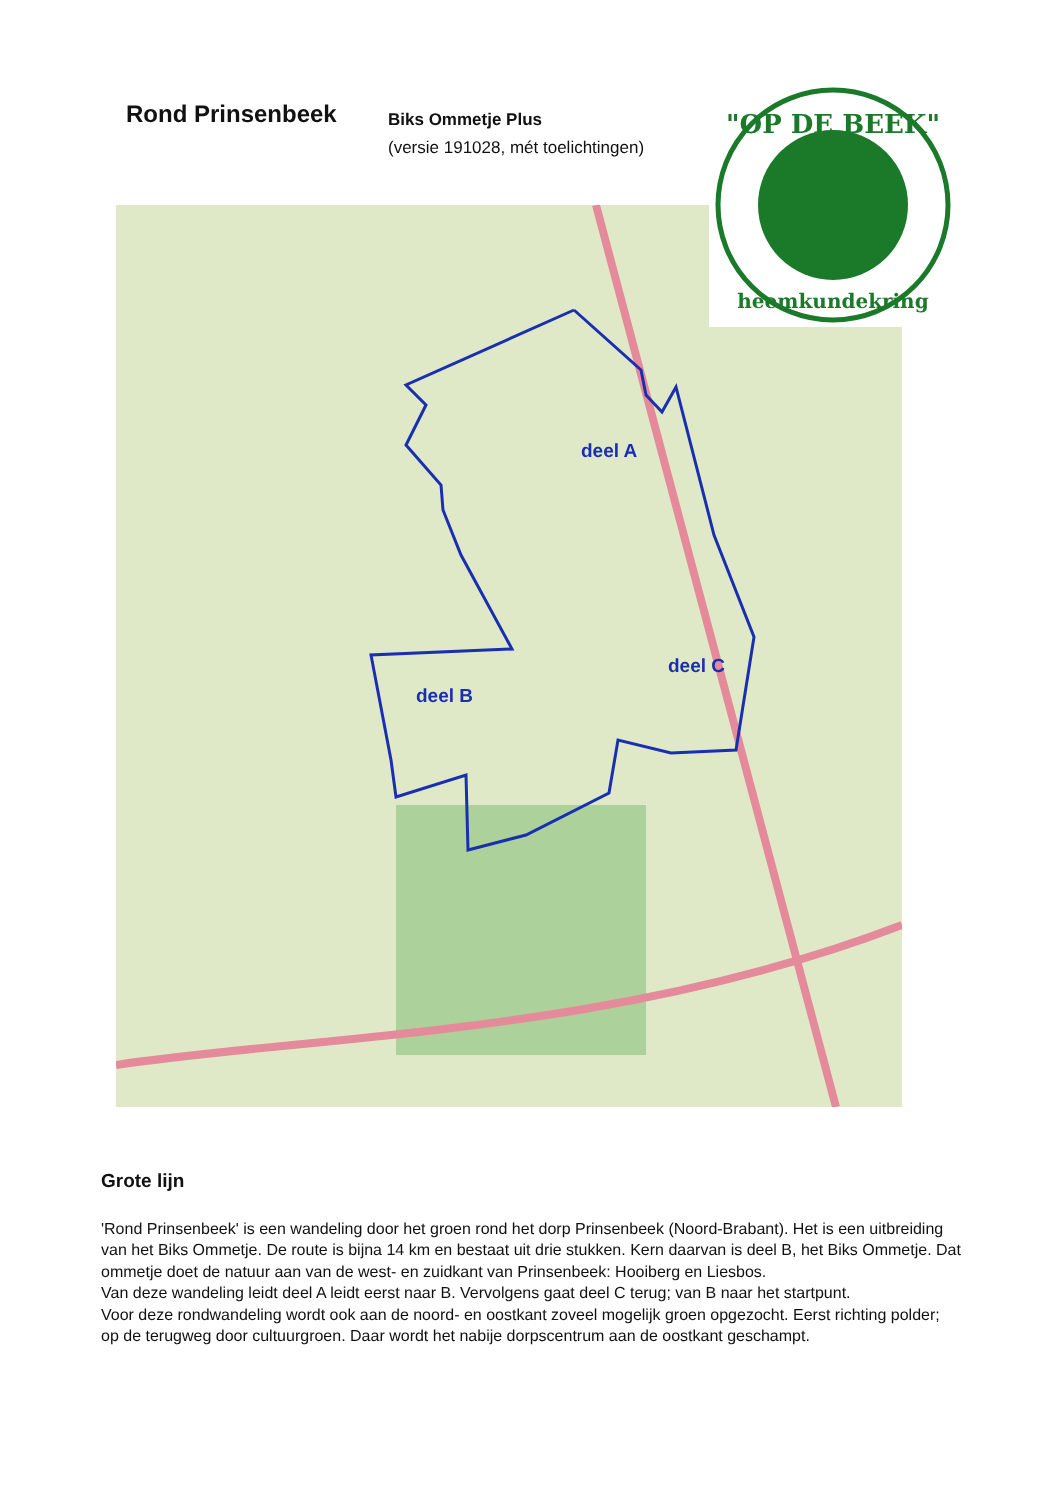Rond Prinsenbeek
Biks Ommetje Plus
(versie 191028, mét toelichtingen)
deel A
deel B
deel C
"OP DE BEEK"
heemkundekring
Grote lijn
'Rond Prinsenbeek' is een wandeling door het groen rond het dorp Prinsenbeek (Noord-Brabant). Het is een uitbreiding van het Biks Ommetje. De route is bijna 14 km en bestaat uit drie stukken. Kern daarvan is deel B, het Biks Ommetje. Dat ommetje doet de natuur aan van de west- en zuidkant van Prinsenbeek: Hooiberg en Liesbos.
Van deze wandeling leidt deel A leidt eerst naar B. Vervolgens gaat deel C terug; van B naar het startpunt.
Voor deze rondwandeling wordt ook aan de noord- en oostkant zoveel mogelijk groen opgezocht. Eerst richting polder; op de terugweg door cultuurgroen. Daar wordt het nabije dorpscentrum aan de oostkant geschampt.